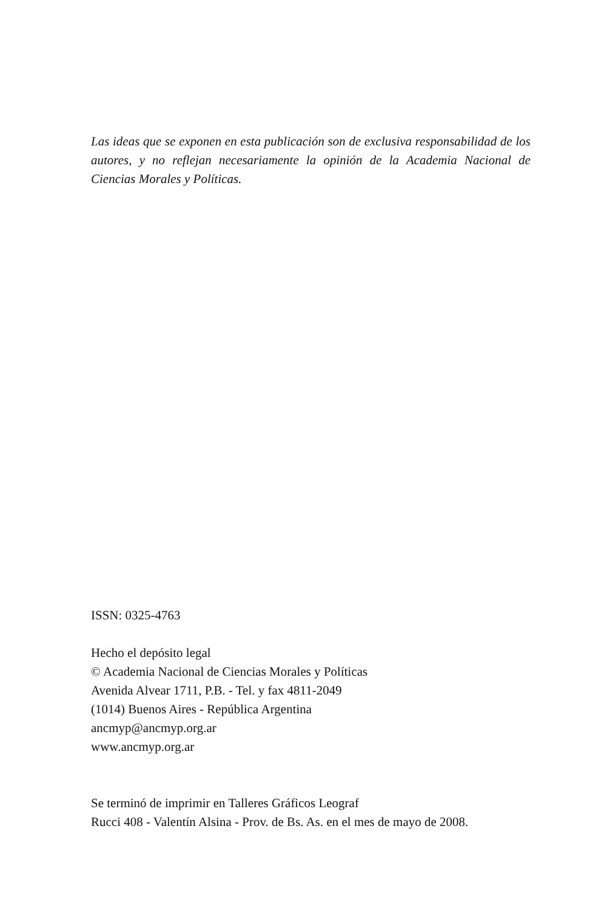Las ideas que se exponen en esta publicación son de exclusiva responsabilidad de los autores, y no reflejan necesariamente la opinión de la Academia Nacional de Ciencias Morales y Políticas.
ISSN: 0325-4763
Hecho el depósito legal
© Academia Nacional de Ciencias Morales y Políticas
Avenida Alvear 1711, P.B. - Tel. y fax 4811-2049
(1014) Buenos Aires - República Argentina
ancmyp@ancmyp.org.ar
www.ancmyp.org.ar
Se terminó de imprimir en Talleres Gráficos Leograf
Rucci 408 - Valentín Alsina - Prov. de Bs. As. en el mes de mayo de 2008.